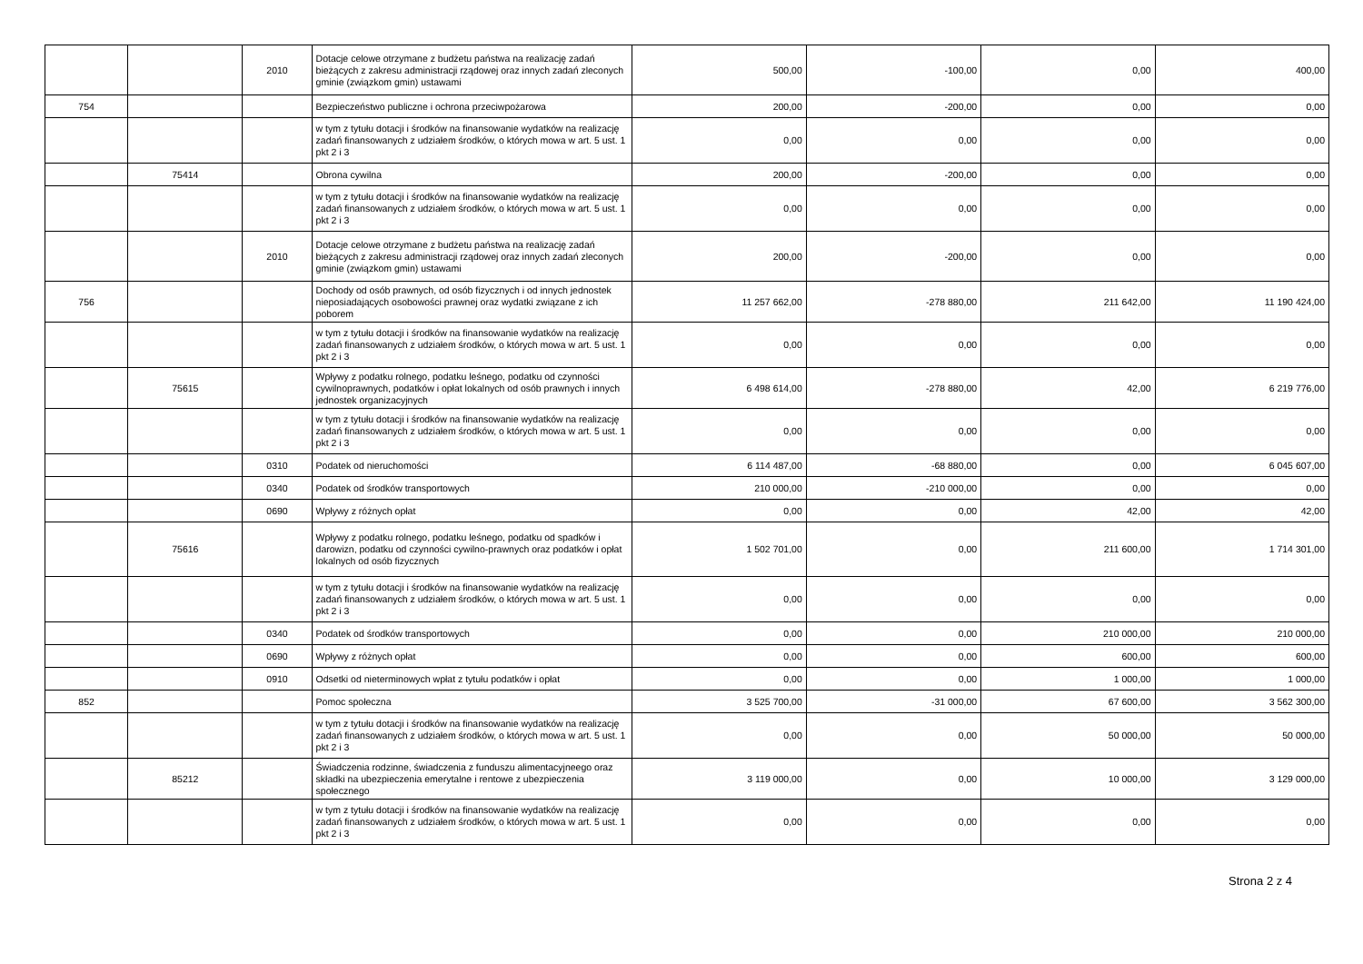| | | 2010 | Dotacje celowe otrzymane z budżetu państwa na realizację zadań bieżących z zakresu administracji rządowej oraz innych zadań zleconych gminie (związkom gmin) ustawami | 500,00 | -100,00 | 0,00 | 400,00 |
| 754 | | | Bezpieczeństwo publiczne i ochrona przeciwpożarowa | 200,00 | -200,00 | 0,00 | 0,00 |
| | | | w tym z tytułu dotacji i środków na finansowanie wydatków na realizację zadań finansowanych z udziałem środków, o których mowa w art. 5 ust. 1 pkt 2 i 3 | 0,00 | 0,00 | 0,00 | 0,00 |
| | 75414 | | Obrona cywilna | 200,00 | -200,00 | 0,00 | 0,00 |
| | | | w tym z tytułu dotacji i środków na finansowanie wydatków na realizację zadań finansowanych z udziałem środków, o których mowa w art. 5 ust. 1 pkt 2 i 3 | 0,00 | 0,00 | 0,00 | 0,00 |
| | | 2010 | Dotacje celowe otrzymane z budżetu państwa na realizację zadań bieżących z zakresu administracji rządowej oraz innych zadań zleconych gminie (związkom gmin) ustawami | 200,00 | -200,00 | 0,00 | 0,00 |
| 756 | | | Dochody od osób prawnych, od osób fizycznych i od innych jednostek nieposiadających osobowości prawnej oraz wydatki związane z ich poborem | 11 257 662,00 | -278 880,00 | 211 642,00 | 11 190 424,00 |
| | | | w tym z tytułu dotacji i środków na finansowanie wydatków na realizację zadań finansowanych z udziałem środków, o których mowa w art. 5 ust. 1 pkt 2 i 3 | 0,00 | 0,00 | 0,00 | 0,00 |
| | 75615 | | Wpływy z podatku rolnego, podatku leśnego, podatku od czynności cywilnoprawnych, podatków i opłat lokalnych od osób prawnych i innych jednostek organizacyjnych | 6 498 614,00 | -278 880,00 | 42,00 | 6 219 776,00 |
| | | | w tym z tytułu dotacji i środków na finansowanie wydatków na realizację zadań finansowanych z udziałem środków, o których mowa w art. 5 ust. 1 pkt 2 i 3 | 0,00 | 0,00 | 0,00 | 0,00 |
| | | 0310 | Podatek od nieruchomości | 6 114 487,00 | -68 880,00 | 0,00 | 6 045 607,00 |
| | | 0340 | Podatek od środków transportowych | 210 000,00 | -210 000,00 | 0,00 | 0,00 |
| | | 0690 | Wpływy z różnych opłat | 0,00 | 0,00 | 42,00 | 42,00 |
| | 75616 | | Wpływy z podatku rolnego, podatku leśnego, podatku od spadków i darowizn, podatku od czynności cywilno-prawnych oraz podatków i opłat lokalnych od osób fizycznych | 1 502 701,00 | 0,00 | 211 600,00 | 1 714 301,00 |
| | | | w tym z tytułu dotacji i środków na finansowanie wydatków na realizację zadań finansowanych z udziałem środków, o których mowa w art. 5 ust. 1 pkt 2 i 3 | 0,00 | 0,00 | 0,00 | 0,00 |
| | | 0340 | Podatek od środków transportowych | 0,00 | 0,00 | 210 000,00 | 210 000,00 |
| | | 0690 | Wpływy z różnych opłat | 0,00 | 0,00 | 600,00 | 600,00 |
| | | 0910 | Odsetki od nieterminowych wpłat z tytułu podatków i opłat | 0,00 | 0,00 | 1 000,00 | 1 000,00 |
| 852 | | | Pomoc społeczna | 3 525 700,00 | -31 000,00 | 67 600,00 | 3 562 300,00 |
| | | | w tym z tytułu dotacji i środków na finansowanie wydatków na realizację zadań finansowanych z udziałem środków, o których mowa w art. 5 ust. 1 pkt 2 i 3 | 0,00 | 0,00 | 50 000,00 | 50 000,00 |
| | 85212 | | Świadczenia rodzinne, świadczenia z funduszu alimentacyjneego oraz składki na ubezpieczenia emerytalne i rentowe z ubezpieczenia społecznego | 3 119 000,00 | 0,00 | 10 000,00 | 3 129 000,00 |
| | | | w tym z tytułu dotacji i środków na finansowanie wydatków na realizację zadań finansowanych z udziałem środków, o których mowa w art. 5 ust. 1 pkt 2 i 3 | 0,00 | 0,00 | 0,00 | 0,00 |
Strona 2 z 4